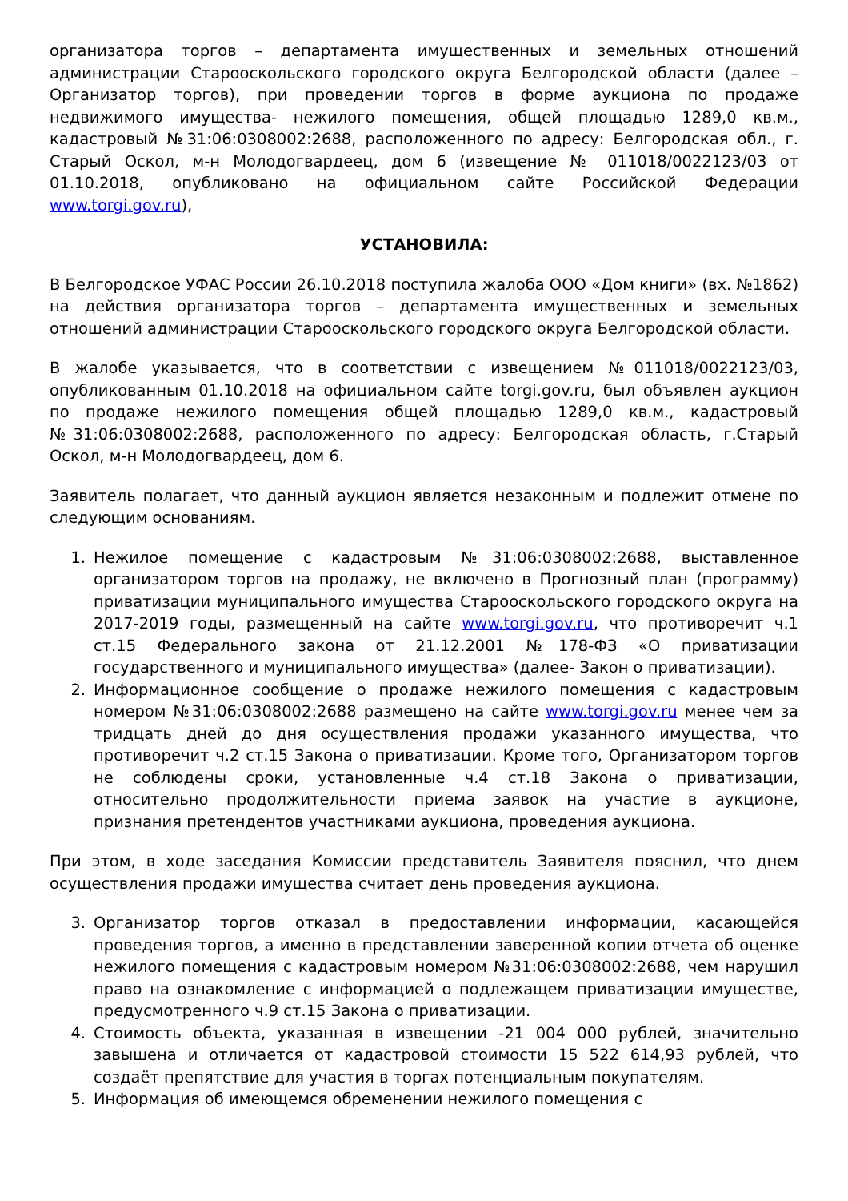организатора торгов – департамента имущественных и земельных отношений администрации Старооскольского городского округа Белгородской области (далее – Организатор торгов), при проведении торгов в форме аукциона по продаже недвижимого имущества- нежилого помещения, общей площадью 1289,0 кв.м., кадастровый №31:06:0308002:2688, расположенного по адресу: Белгородская обл., г. Старый Оскол, м-н Молодогвардеец, дом 6 (извещение № 011018/0022123/03 от 01.10.2018, опубликовано на официальном сайте Российской Федерации www.torgi.gov.ru),
УСТАНОВИЛА:
В Белгородское УФАС России 26.10.2018 поступила жалоба ООО «Дом книги» (вх. №1862) на действия организатора торгов – департамента имущественных и земельных отношений администрации Старооскольского городского округа Белгородской области.
В жалобе указывается, что в соответствии с извещением №011018/0022123/03, опубликованным 01.10.2018 на официальном сайте torgi.gov.ru, был объявлен аукцион по продаже нежилого помещения общей площадью 1289,0 кв.м., кадастровый №31:06:0308002:2688, расположенного по адресу: Белгородская область, г.Старый Оскол, м-н Молодогвардеец, дом 6.
Заявитель полагает, что данный аукцион является незаконным и подлежит отмене по следующим основаниям.
1. Нежилое помещение с кадастровым №31:06:0308002:2688, выставленное организатором торгов на продажу, не включено в Прогнозный план (программу) приватизации муниципального имущества Старооскольского городского округа на 2017-2019 годы, размещенный на сайте www.torgi.gov.ru, что противоречит ч.1 ст.15 Федерального закона от 21.12.2001 №178-ФЗ «О приватизации государственного и муниципального имущества» (далее- Закон о приватизации).
2. Информационное сообщение о продаже нежилого помещения с кадастровым номером №31:06:0308002:2688 размещено на сайте www.torgi.gov.ru менее чем за тридцать дней до дня осуществления продажи указанного имущества, что противоречит ч.2 ст.15 Закона о приватизации. Кроме того, Организатором торгов не соблюдены сроки, установленные ч.4 ст.18 Закона о приватизации, относительно продолжительности приема заявок на участие в аукционе, признания претендентов участниками аукциона, проведения аукциона.
При этом, в ходе заседания Комиссии представитель Заявителя пояснил, что днем осуществления продажи имущества считает день проведения аукциона.
3. Организатор торгов отказал в предоставлении информации, касающейся проведения торгов, а именно в представлении заверенной копии отчета об оценке нежилого помещения с кадастровым номером №31:06:0308002:2688, чем нарушил право на ознакомление с информацией о подлежащем приватизации имуществе, предусмотренного ч.9 ст.15 Закона о приватизации.
4. Стоимость объекта, указанная в извещении -21 004 000 рублей, значительно завышена и отличается от кадастровой стоимости 15 522 614,93 рублей, что создаёт препятствие для участия в торгах потенциальным покупателям.
5. Информация об имеющемся обременении нежилого помещения с